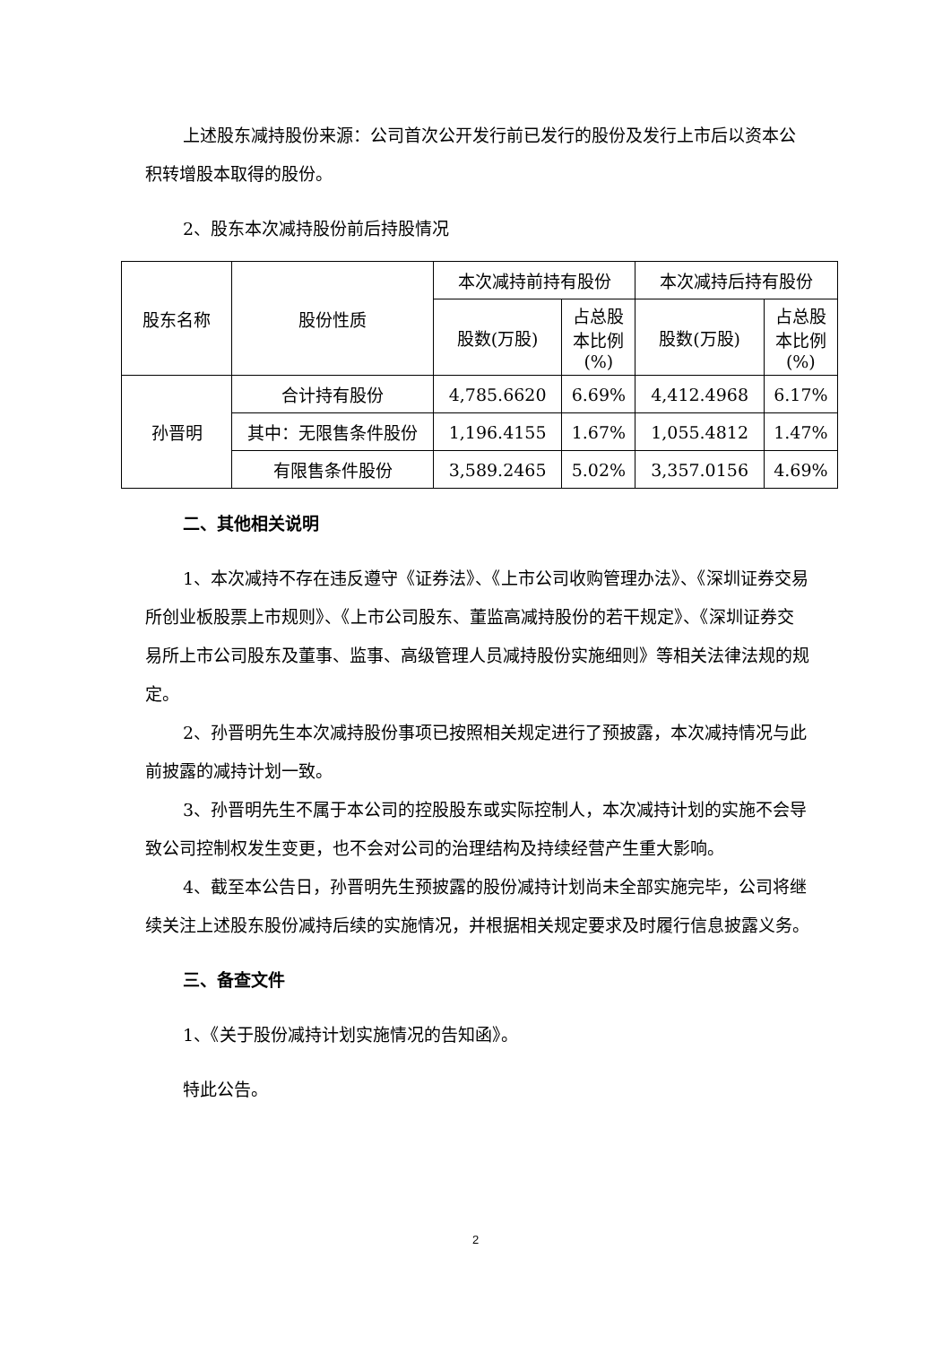上述股东减持股份来源：公司首次公开发行前已发行的股份及发行上市后以资本公积转增股本取得的股份。
2、股东本次减持股份前后持股情况
| 股东名称 | 股份性质 | 本次减持前持有股份 | | 本次减持后持有股份 | |
| --- | --- | --- | --- | --- | --- |
| | | 股数(万股) | 占总股 本比例 (%) | 股数(万股) | 占总股 本比例 (%) |
| 孙晋明 | 合计持有股份 | 4,785.6620 | 6.69% | 4,412.4968 | 6.17% |
| | 其中：无限售条件股份 | 1,196.4155 | 1.67% | 1,055.4812 | 1.47% |
| | 有限售条件股份 | 3,589.2465 | 5.02% | 3,357.0156 | 4.69% |
二、其他相关说明
1、本次减持不存在违反遵守《证券法》、《上市公司收购管理办法》、《深圳证券交易所创业板股票上市规则》、《上市公司股东、董监高减持股份的若干规定》、《深圳证券交易所上市公司股东及董事、监事、高级管理人员减持股份实施细则》等相关法律法规的规定。
2、孙晋明先生本次减持股份事项已按照相关规定进行了预披露，本次减持情况与此前披露的减持计划一致。
3、孙晋明先生不属于本公司的控股股东或实际控制人，本次减持计划的实施不会导致公司控制权发生变更，也不会对公司的治理结构及持续经营产生重大影响。
4、截至本公告日，孙晋明先生预披露的股份减持计划尚未全部实施完毕，公司将继续关注上述股东股份减持后续的实施情况，并根据相关规定要求及时履行信息披露义务。
三、备查文件
1、《关于股份减持计划实施情况的告知函》。
特此公告。
2